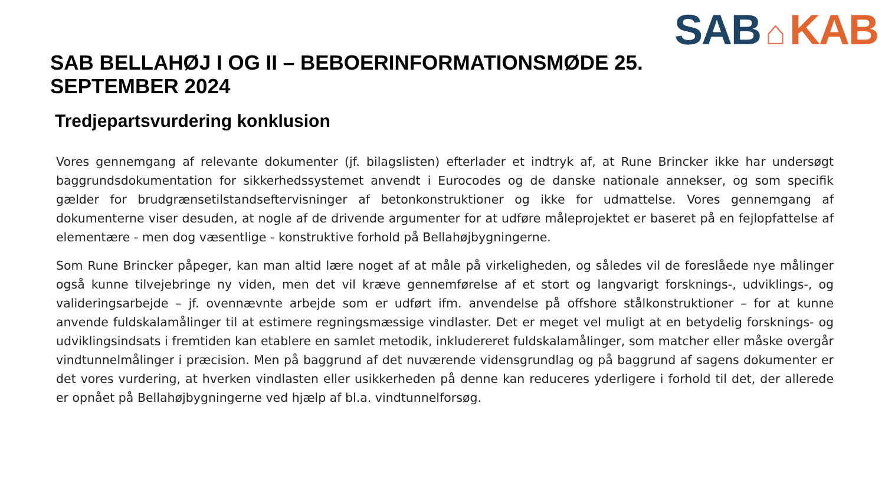SAB ⌂ KAB
SAB BELLAHØJ I OG II – BEBOERINFORMATIONSMØDE 25. SEPTEMBER 2024
Tredjepartsvurdering konklusion
Vores gennemgang af relevante dokumenter (jf. bilagslisten) efterlader et indtryk af, at Rune Brincker ikke har undersøgt baggrundsdokumentation for sikkerhedssystemet anvendt i Eurocodes og de danske nationale annekser, og som specifik gælder for brudgrænsetilstandseftervisninger af betonkonstruktioner og ikke for udmattelse. Vores gennemgang af dokumenterne viser desuden, at nogle af de drivende argumenter for at udføre måleprojektet er baseret på en fejlopfattelse af elementære - men dog væsentlige - konstruktive forhold på Bellahøjbygningerne.
Som Rune Brincker påpeger, kan man altid lære noget af at måle på virkeligheden, og således vil de foreslåede nye målinger også kunne tilvejebringe ny viden, men det vil kræve gennemførelse af et stort og langvarigt forsknings-, udviklings-, og valideringsarbejde – jf. ovennævnte arbejde som er udført ifm. anvendelse på offshore stålkonstruktioner – for at kunne anvende fuldskalamålinger til at estimere regningsmæssige vindlaster. Det er meget vel muligt at en betydelig forsknings- og udviklingsindsats i fremtiden kan etablere en samlet metodik, inkludereret fuldskalamålinger, som matcher eller måske overgår vindtunnelmålinger i præcision. Men på baggrund af det nuværende vidensgrundlag og på baggrund af sagens dokumenter er det vores vurdering, at hverken vindlasten eller usikkerheden på denne kan reduceres yderligere i forhold til det, der allerede er opnået på Bellahøjbygningerne ved hjælp af bl.a. vindtunnelforsøg.